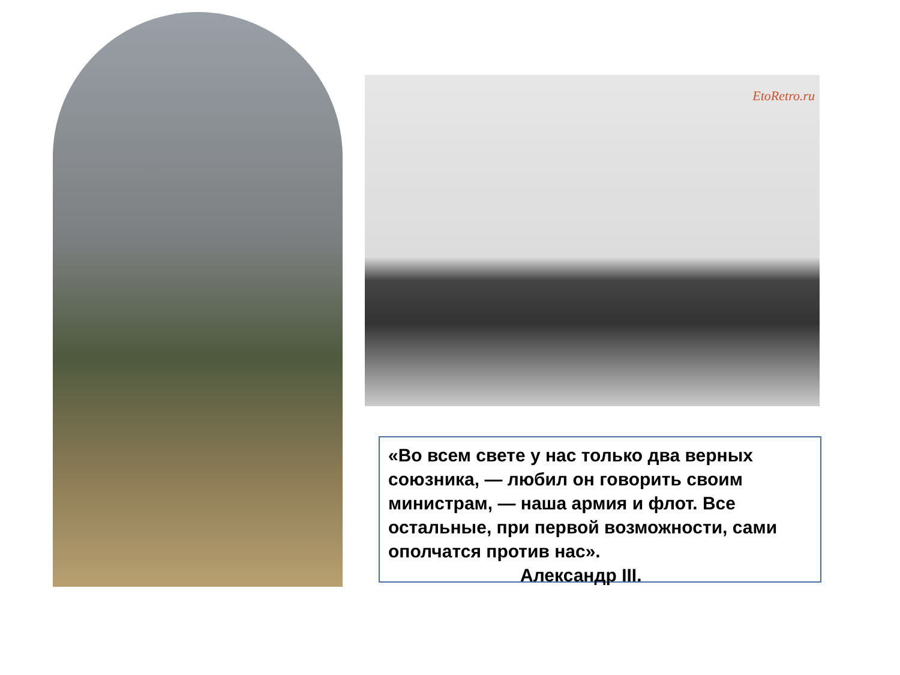EtoRetro.ru
«Во всем свете у нас только два верных союзника, — любил он говорить своим министрам, — наша армия и флот. Все остальные, при первой возможности, сами ополчатся против нас».
Александр III.